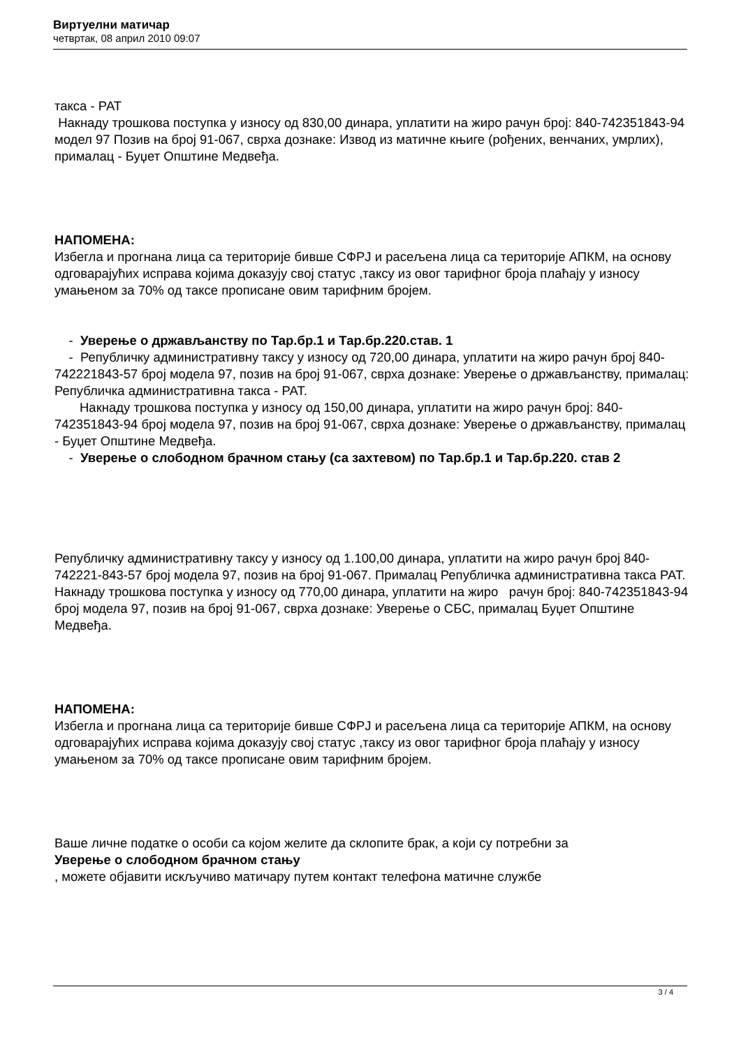Виртуелни матичар
четвртак, 08 април 2010 09:07
такса - РАТ
Накнаду трошкова поступка у износу од 830,00 динара, уплатити на жиро рачун број: 840-742351843-94 модел 97 Позив на број 91-067, сврха дознаке: Извод из матичне књиге (рођених, венчаних, умрлих), прималац - Буџет Општине Медвеђа.
НАПОМЕНА:
Избегла и прогнана лица са територије бивше СФРЈ и расељена лица са територије АПКМ, на основу одговарајућих исправа којима доказују свој статус ,таксу из овог тарифног броја плаћају у износу умањеном за 70% од таксе прописане овим тарифним бројем.
- Уверење о држављанству по Тар.бр.1 и Тар.бр.220.став. 1
- Републичку административну таксу у износу од 720,00 динара, уплатити на жиро рачун број 840-742221843-57 број модела 97, позив на број 91-067, сврха дознаке: Уверење о држављанству, прималац: Републичка административна такса - РАТ.
Накнаду трошкова поступка у износу од 150,00 динара, уплатити на жиро рачун број: 840-742351843-94 број модела 97, позив на број 91-067, сврха дознаке: Уверење о држављанству, прималац - Буџет Општине Медвеђа.
- Уверење о слободном брачном стању (са захтевом) по Тар.бр.1 и Тар.бр.220. став 2
Републичку административну таксу у износу од 1.100,00 динара, уплатити на жиро рачун број 840-742221-843-57 број модела 97, позив на број 91-067. Прималац Републичка административна такса РАТ. Накнаду трошкова поступка у износу од 770,00 динара, уплатити на жиро рачун број: 840-742351843-94 број модела 97, позив на број 91-067, сврха дознаке: Уверење о СБС, прималац Буџет Општине Медвеђа.
НАПОМЕНА:
Избегла и прогнана лица са територије бивше СФРЈ и расељена лица са територије АПКМ, на основу одговарајућих исправа којима доказују свој статус ,таксу из овог тарифног броја плаћају у износу умањеном за 70% од таксе прописане овим тарифним бројем.
Ваше личне податке о особи са којом желите да склопите брак, а који су потребни за
Уверење о слободном брачном стању
, можете објавити искључиво матичару путем контакт телефона матичне службе
3 / 4